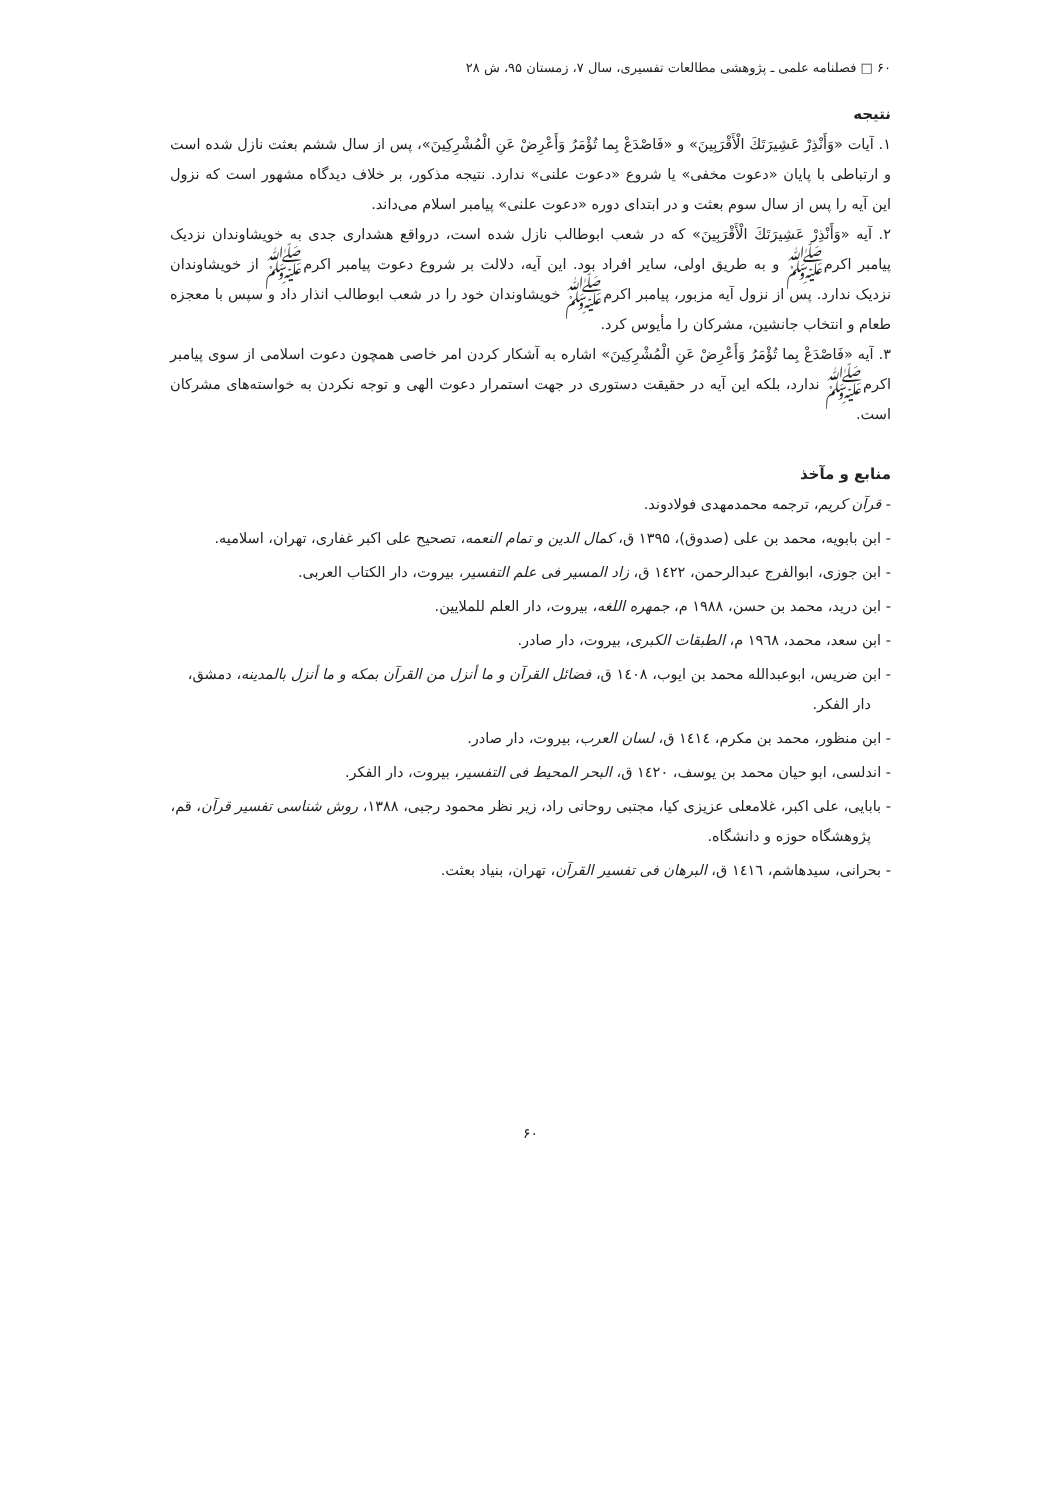۶۰ □ فصلنامه علمی ـ پژوهشی مطالعات تفسیری، سال ۷، زمستان ۹۵، ش ۲۸
نتیجه
۱. آیات «وَأَنْذِرْ عَشِيرَتَكَ الْأَقْرَبِينَ» و «فَاصْدَعْ بِما تُؤْمَرُ وَأَعْرِضْ عَنِ الْمُشْرِكِينَ»، پس از سال ششم بعثت نازل شده است و ارتباطی با پایان «دعوت مخفی» یا شروع «دعوت علنی» ندارد. نتیجه مذکور، بر خلاف دیدگاه مشهور است که نزول این آیه را پس از سال سوم بعثت و در ابتدای دوره «دعوت علنی» پیامبر اسلام می‌داند.
۲. آیه «وَأَنْذِرْ عَشِيرَتَكَ الْأَقْرَبِينَ» که در شعب ابوطالب نازل شده است، درواقع هشداری جدی به خویشاوندان نزدیک پیامبر اکرمﷺ و به طریق اولی، سایر افراد بود. این آیه، دلالت بر شروع دعوت پیامبر اکرمﷺ از خویشاوندان نزدیک ندارد. پس از نزول آیه مزبور، پیامبر اکرمﷺ خویشاوندان خود را در شعب ابوطالب انذار داد و سپس با معجزه طعام و انتخاب جانشین، مشرکان را مأیوس کرد.
۳. آیه «فَاصْدَعْ بِما تُؤْمَرُ وَأَعْرِضْ عَنِ الْمُشْرِكِينَ» اشاره به آشکار کردن امر خاصی همچون دعوت اسلامی از سوی پیامبر اکرمﷺ ندارد، بلکه این آیه در حقیقت دستوری در جهت استمرار دعوت الهی و توجه نکردن به خواسته‌های مشرکان است.
منابع و مآخذ
- قرآن کریم، ترجمه محمدمهدی فولادوند.
- ابن بابویه، محمد بن علی (صدوق)، ۱۳۹۵ ق، کمال الدین و تمام النعمه، تصحیح علی اکبر غفاری، تهران، اسلامیه.
- ابن جوزی، ابوالفرج عبدالرحمن، ١٤٢٢ ق، زاد المسير فی علم التفسير، بيروت، دار الكتاب العربی.
- ابن درید، محمد بن حسن، ۱۹۸۸ م، جمهره اللغه، بیروت، دار العلم للملایین.
- ابن سعد، محمد، ١٩٦٨ م، الطبقات الكبرى، بيروت، دار صادر.
- ابن ضریس، ابوعبدالله محمد بن ایوب، ١٤٠٨ ق، فضائل القرآن و ما أنزل من القرآن بمكه و ما أنزل بالمدينه، دمشق، دار الفكر.
- ابن منظور، محمد بن مکرم، ١٤١٤ ق، لسان العرب، بیروت، دار صادر.
- اندلسی، ابو حيان محمد بن يوسف، ١٤٢٠ ق، البحر المحيط فی التفسير، بيروت، دار الفكر.
- بابایی، علی اکبر، غلامعلی عزیزی کیا، مجتبی روحانی راد، زیر نظر محمود رجبی، ۱۳۸۸، روش شناسی تفسیر قرآن، قم، پژوهشگاه حوزه و دانشگاه.
- بحرانی، سیدهاشم، ١٤١٦ ق، البرهان فی تفسير القرآن، تهران، بنياد بعثت.
۶۰